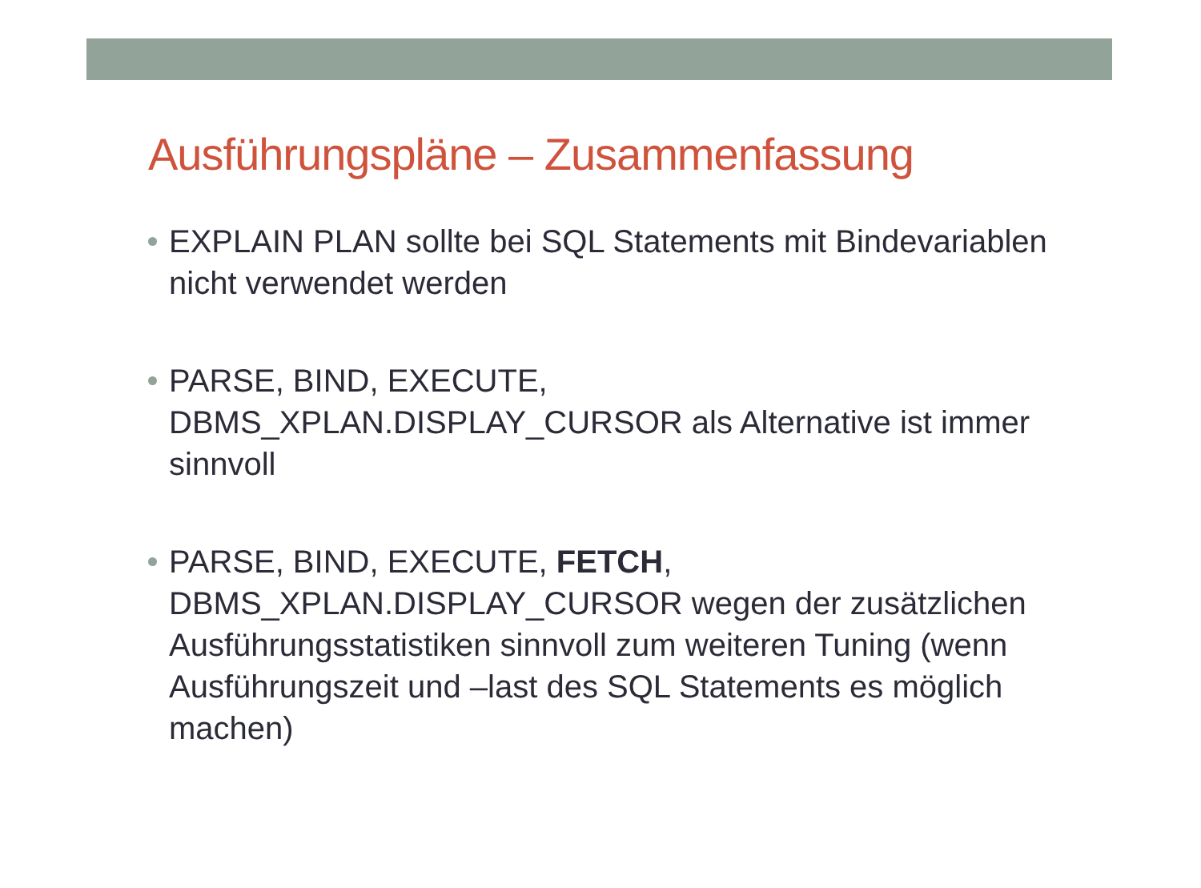Ausführungspläne – Zusammenfassung
EXPLAIN PLAN sollte bei SQL Statements mit Bindevariablen nicht verwendet werden
PARSE, BIND, EXECUTE,
DBMS_XPLAN.DISPLAY_CURSOR als Alternative ist immer sinnvoll
PARSE, BIND, EXECUTE, FETCH,
DBMS_XPLAN.DISPLAY_CURSOR wegen der zusätzlichen Ausführungsstatistiken sinnvoll zum weiteren Tuning (wenn Ausführungszeit und –last des SQL Statements es möglich machen)